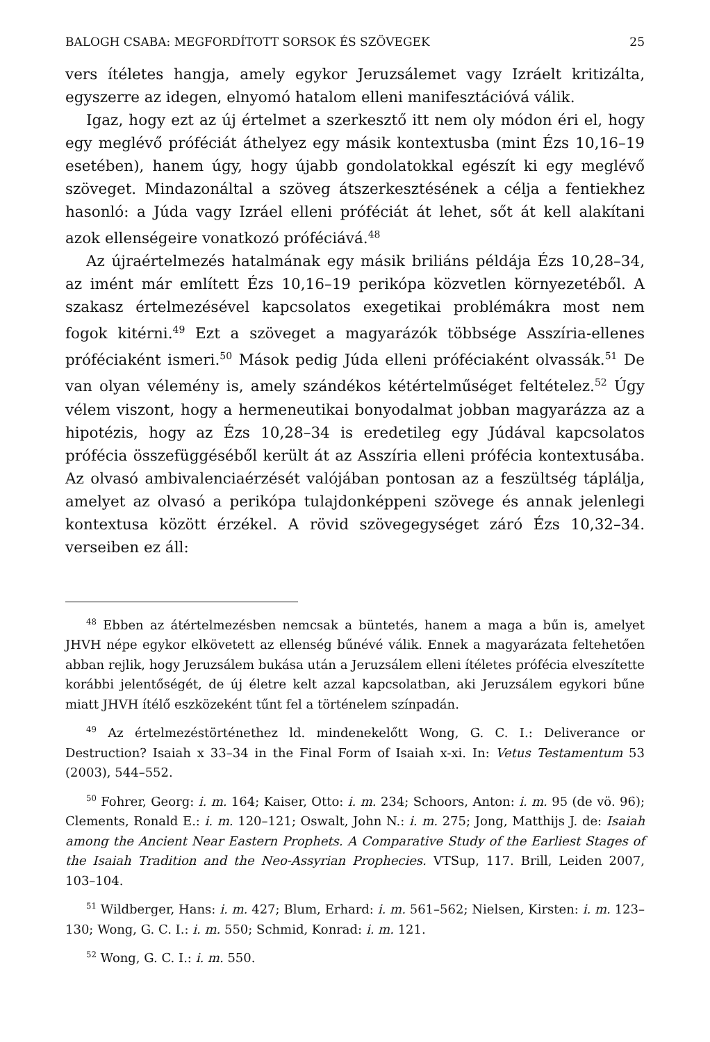BALOGH CSABA: MEGFORDÍTOTT SORSOK ÉS SZÖVEGEK 25
vers ítéletes hangja, amely egykor Jeruzsálemet vagy Izráelt kritizálta, egyszerre az idegen, elnyomó hatalom elleni manifesztációvá válik.
Igaz, hogy ezt az új értelmet a szerkesztő itt nem oly módon éri el, hogy egy meglévő próféciát áthelyez egy másik kontextusba (mint Ézs 10,16–19 esetében), hanem úgy, hogy újabb gondolatokkal egészít ki egy meglévő szöveget. Mindazonáltal a szöveg átszerkesztésének a célja a fentiekhez hasonló: a Júda vagy Izráel elleni próféciát át lehet, sőt át kell alakítani azok ellenségeire vonatkozó próféciává.<sup>48</sup>
Az újraértelmezés hatalmának egy másik briliáns példája Ézs 10,28–34, az imént már említett Ézs 10,16–19 perikópa közvetlen környezetéből. A szakasz értelmezésével kapcsolatos exegetikai problémákra most nem fogok kitérni.<sup>49</sup> Ezt a szöveget a magyarázók többsége Asszíria-ellenes próféciaként ismeri.<sup>50</sup> Mások pedig Júda elleni próféciaként olvassák.<sup>51</sup> De van olyan vélemény is, amely szándékos kétértelműséget feltételez.<sup>52</sup> Úgy vélem viszont, hogy a hermeneutikai bonyodalmat jobban magyarázza az a hipotézis, hogy az Ézs 10,28–34 is eredetileg egy Júdával kapcsolatos prófécia összefüggéséből került át az Asszíria elleni prófécia kontextusába. Az olvasó ambivalenciaérzését valójában pontosan az a feszültség táplálja, amelyet az olvasó a perikópa tulajdonképpeni szövege és annak jelenlegi kontextusa között érzékel. A rövid szövegegységet záró Ézs 10,32–34. verseiben ez áll:
<sup>48</sup> Ebben az átértelmezésben nemcsak a büntetés, hanem a maga a bűn is, amelyet JHVH népe egykor elkövetett az ellenség bűnévé válik. Ennek a magyarázata feltehetően abban rejlik, hogy Jeruzsálem bukása után a Jeruzsálem elleni ítéletes prófécia elveszítette korábbi jelentőségét, de új életre kelt azzal kapcsolatban, aki Jeruzsálem egykori bűne miatt JHVH ítélő eszközeként tűnt fel a történelem színpadán.
<sup>49</sup> Az értelmezéstörténethez ld. mindenekelőtt Wong, G. C. I.: Deliverance or Destruction? Isaiah x 33–34 in the Final Form of Isaiah x-xi. In: Vetus Testamentum 53 (2003), 544–552.
<sup>50</sup> Fohrer, Georg: i. m. 164; Kaiser, Otto: i. m. 234; Schoors, Anton: i. m. 95 (de vö. 96); Clements, Ronald E.: i. m. 120–121; Oswalt, John N.: i. m. 275; Jong, Matthijs J. de: Isaiah among the Ancient Near Eastern Prophets. A Comparative Study of the Earliest Stages of the Isaiah Tradition and the Neo-Assyrian Prophecies. VTSup, 117. Brill, Leiden 2007, 103–104.
<sup>51</sup> Wildberger, Hans: i. m. 427; Blum, Erhard: i. m. 561–562; Nielsen, Kirsten: i. m. 123–130; Wong, G. C. I.: i. m. 550; Schmid, Konrad: i. m. 121.
<sup>52</sup> Wong, G. C. I.: i. m. 550.